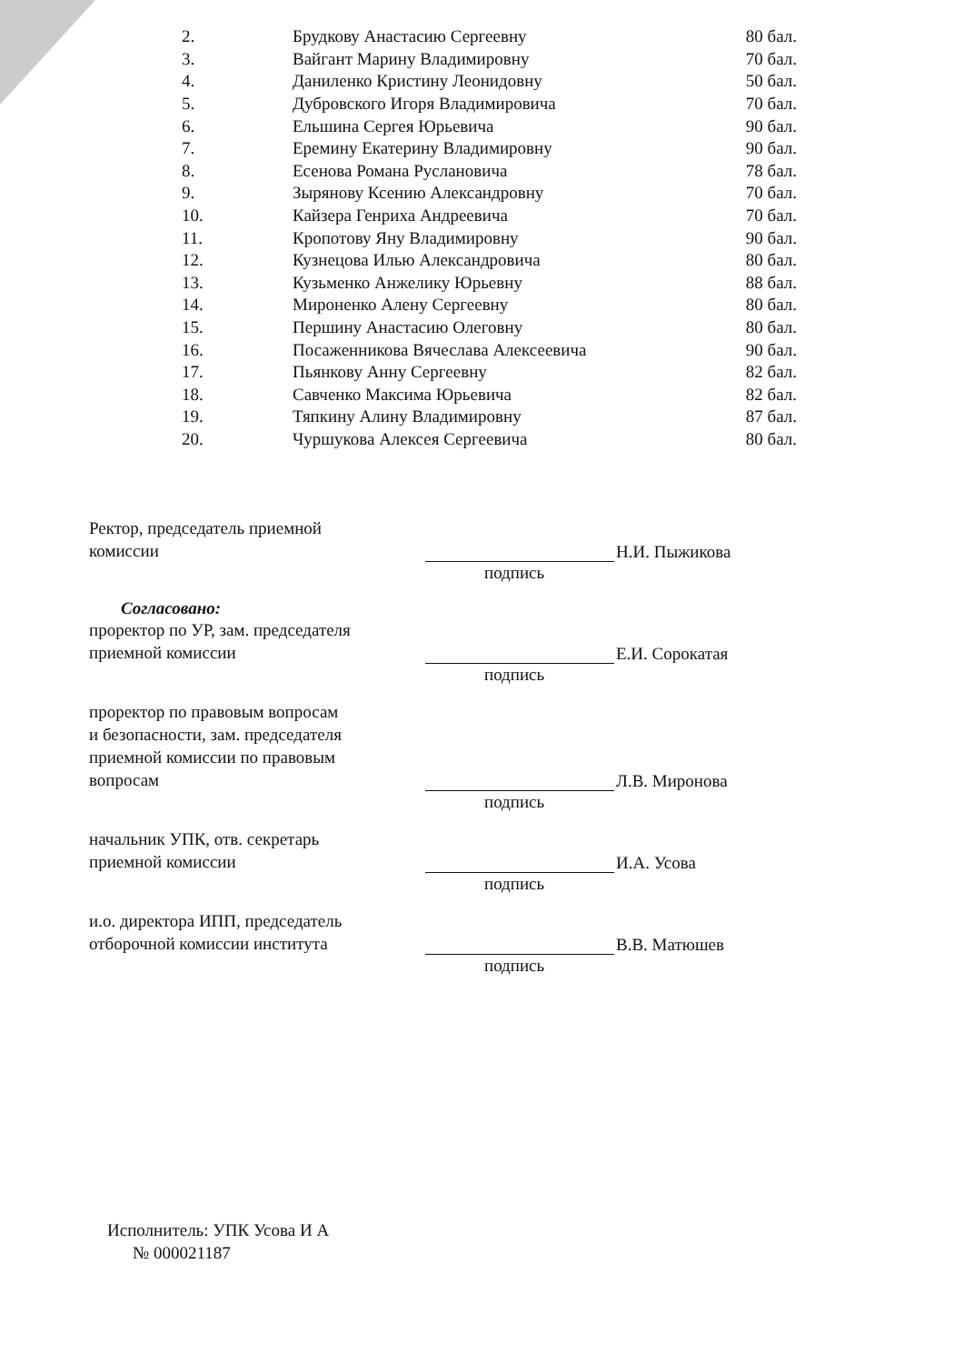| 2. | Брудкову Анастасию Сергеевну | 80 бал. |
| 3. | Вайгант Марину Владимировну | 70 бал. |
| 4. | Даниленко Кристину Леонидовну | 50 бал. |
| 5. | Дубровского Игоря Владимировича | 70 бал. |
| 6. | Ельшина Сергея Юрьевича | 90 бал. |
| 7. | Еремину Екатерину Владимировну | 90 бал. |
| 8. | Есенова Романа Руслановича | 78 бал. |
| 9. | Зырянову Ксению Александровну | 70 бал. |
| 10. | Кайзера Генриха Андреевича | 70 бал. |
| 11. | Кропотову Яну Владимировну | 90 бал. |
| 12. | Кузнецова Илью Александровича | 80 бал. |
| 13. | Кузьменко Анжелику Юрьевну | 88 бал. |
| 14. | Мироненко Алену Сергеевну | 80 бал. |
| 15. | Першину Анастасию Олеговну | 80 бал. |
| 16. | Посаженникова Вячеслава Алексеевича | 90 бал. |
| 17. | Пьянкову Анну Сергеевну | 82 бал. |
| 18. | Савченко Максима Юрьевича | 82 бал. |
| 19. | Тяпкину Алину Владимировну | 87 бал. |
| 20. | Чуршукова Алексея Сергеевича | 80 бал. |
Ректор, председатель приемной
комиссии
Н.И. Пыжикова
подпись
Согласовано:
проректор по УР, зам. председателя
приемной комиссии
Е.И. Сорокатая
подпись
проректор по правовым вопросам
и безопасности, зам. председателя
приемной комиссии по правовым
вопросам
Л.В. Миронова
подпись
начальник УПК, отв. секретарь
приемной комиссии
И.А. Усова
подпись
и.о. директора ИПП, председатель
отборочной комиссии института
В.В. Матюшев
подпись
Исполнитель: УПК Усова И А
№ 000021187